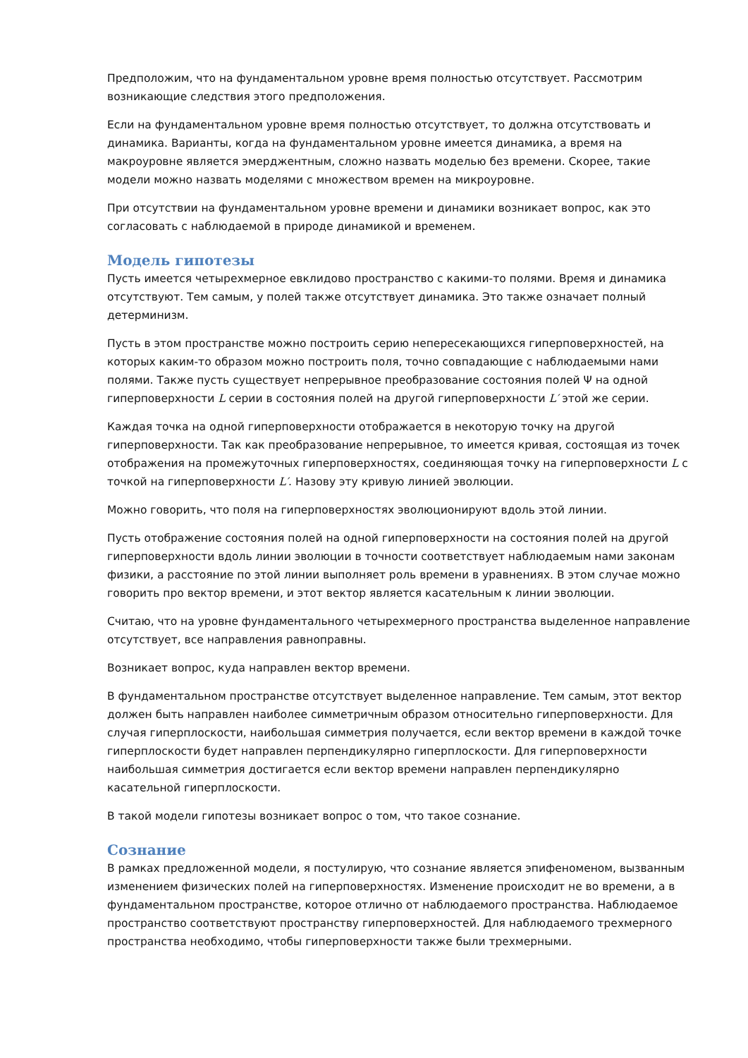Предположим, что на фундаментальном уровне время полностью отсутствует. Рассмотрим возникающие следствия этого предположения.
Если на фундаментальном уровне время полностью отсутствует, то должна отсутствовать и динамика. Варианты, когда на фундаментальном уровне имеется динамика, а время на макроуровне является эмерджентным, сложно назвать моделью без времени. Скорее, такие модели можно назвать моделями с множеством времен на микроуровне.
При отсутствии на фундаментальном уровне времени и динамики возникает вопрос, как это согласовать с наблюдаемой в природе динамикой и временем.
Модель гипотезы
Пусть имеется четырехмерное евклидово пространство с какими-то полями. Время и динамика отсутствуют. Тем самым, у полей также отсутствует динамика. Это также означает полный детерминизм.
Пусть в этом пространстве можно построить серию непересекающихся гиперповерхностей, на которых каким-то образом можно построить поля, точно совпадающие с наблюдаемыми нами полями. Также пусть существует непрерывное преобразование состояния полей Ψ на одной гиперповерхности L серии в состояния полей на другой гиперповерхности L′ этой же серии.
Каждая точка на одной гиперповерхности отображается в некоторую точку на другой гиперповерхности. Так как преобразование непрерывное, то имеется кривая, состоящая из точек отображения на промежуточных гиперповерхностях, соединяющая точку на гиперповерхности L с точкой на гиперповерхности L′. Назову эту кривую линией эволюции.
Можно говорить, что поля на гиперповерхностях эволюционируют вдоль этой линии.
Пусть отображение состояния полей на одной гиперповерхности на состояния полей на другой гиперповерхности вдоль линии эволюции в точности соответствует наблюдаемым нами законам физики, а расстояние по этой линии выполняет роль времени в уравнениях. В этом случае можно говорить про вектор времени, и этот вектор является касательным к линии эволюции.
Считаю, что на уровне фундаментального четырехмерного пространства выделенное направление отсутствует, все направления равноправны.
Возникает вопрос, куда направлен вектор времени.
В фундаментальном пространстве отсутствует выделенное направление. Тем самым, этот вектор должен быть направлен наиболее симметричным образом относительно гиперповерхности. Для случая гиперплоскости, наибольшая симметрия получается, если вектор времени в каждой точке гиперплоскости будет направлен перпендикулярно гиперплоскости. Для гиперповерхности наибольшая симметрия достигается если вектор времени направлен перпендикулярно касательной гиперплоскости.
В такой модели гипотезы возникает вопрос о том, что такое сознание.
Сознание
В рамках предложенной модели, я постулирую, что сознание является эпифеноменом, вызванным изменением физических полей на гиперповерхностях. Изменение происходит не во времени, а в фундаментальном пространстве, которое отлично от наблюдаемого пространства. Наблюдаемое пространство соответствуют пространству гиперповерхностей. Для наблюдаемого трехмерного пространства необходимо, чтобы гиперповерхности также были трехмерными.